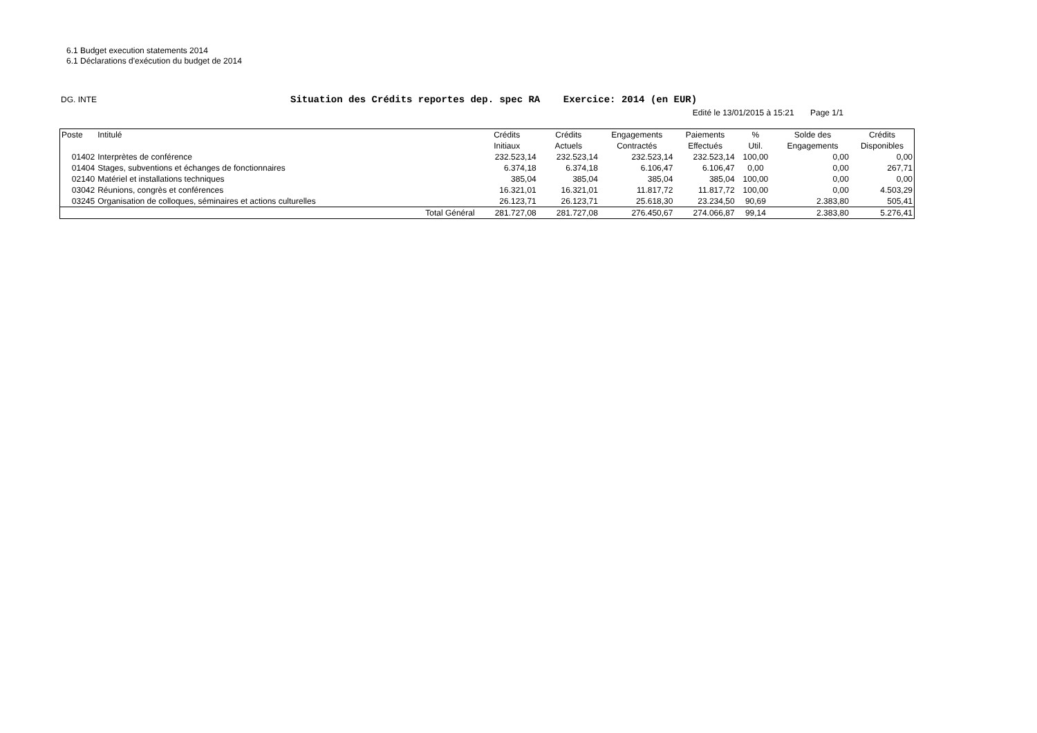6.1 Budget execution statements 2014
6.1 Déclarations d'exécution du budget de 2014
DG. INTE
Situation des Crédits reportes dep. spec RA Exercice: 2014 (en EUR)
Edité le 13/01/2015 à 15:21 Page 1/1
| Poste | Intitulé | | Crédits | Crédits | Engagements | Paiements | % | Solde des | Crédits |
| --- | --- | --- | --- | --- | --- | --- | --- | --- | --- |
| | | | Initiaux | Actuels | Contractés | Effectués | Util. | Engagements | Disponibles |
| 01402 | Interprètes de conférence | | 232.523,14 | 232.523,14 | 232.523,14 | 232.523,14 | 100,00 | 0,00 | 0,00 |
| 01404 | Stages, subventions et échanges de fonctionnaires | | 6.374,18 | 6.374,18 | 6.106,47 | 6.106,47 | 0,00 | 0,00 | 267,71 |
| 02140 | Matériel et installations techniques | | 385,04 | 385,04 | 385,04 | 385,04 | 100,00 | 0,00 | 0,00 |
| 03042 | Réunions, congrès et conférences | | 16.321,01 | 16.321,01 | 11.817,72 | 11.817,72 | 100,00 | 0,00 | 4.503,29 |
| 03245 | Organisation de colloques, séminaires et actions culturelles | | 26.123,71 | 26.123,71 | 25.618,30 | 23.234,50 | 90,69 | 2.383,80 | 505,41 |
| | | Total Général | 281.727,08 | 281.727,08 | 276.450,67 | 274.066,87 | 99,14 | 2.383,80 | 5.276,41 |